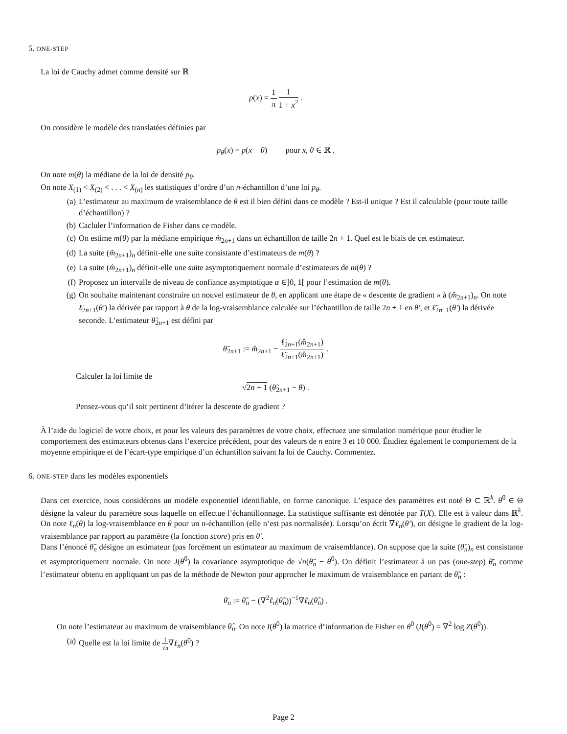5. ONE-STEP
La loi de Cauchy admet comme densité sur ℝ
p(x) = 1 π 1 1 + x<sup>2</sup> .
On considère le modèle des translatées définies par
p<sub>θ</sub>(x) = p(x − θ) pour x, θ ∈ ℝ .
On note m(θ) la médiane de la loi de densité p<sub>θ</sub>.
On note X<sub>(1)</sub> < X<sub>(2)</sub> < . . . < X<sub>(n)</sub> les statistiques d’ordre d’un n-échantillon d’une loi p<sub>θ</sub>.
(a) L’estimateur au maximum de vraisemblance de θ est il bien défini dans ce modèle ? Est-il unique ? Est il calculable (pour toute taille d’échantillon) ?
(b) Cacluler l’information de Fisher dans ce modèle.
(c) On estime m(θ) par la médiane empirique m̂<sub>2n+1</sub> dans un échantillon de taille 2n + 1. Quel est le biais de cet estimateur.
(d) La suite (m̂<sub>2n+1</sub>)<sub>n</sub> définit-elle une suite consistante d’estimateurs de m(θ) ?
(e) La suite (m̂<sub>2n+1</sub>)<sub>n</sub> définit-elle une suite asymptotiquement normale d’estimateurs de m(θ) ?
(f) Proposez un intervalle de niveau de confiance asymptotique α ∈]0, 1[ pour l’estimation de m(θ).
(g) On souhaite maintenant construire un nouvel estimateur de θ, en applicant une étape de « descente de gradient » à (m̂<sub>2n+1</sub>)<sub>n</sub>. On note ℓ̇<sub>2n+1</sub>(θ′) la dérivée par rapport à θ de la log-vraisemblance calculée sur l’échantillon de taille 2n + 1 en θ′, et ℓ̈<sub>2n+1</sub>(θ′) la dérivée seconde. L’estimateur θ̃<sub>2n+1</sub> est défini par
θ̃<sub>2n+1</sub> := m̂<sub>2n+1</sub> − ℓ̇<sub>2n+1</sub>(m̂<sub>2n+1</sub>) ℓ̈<sub>2n+1</sub>(m̂<sub>2n+1</sub>) .
Calculer la loi limite de
√2n + 1 (θ̃<sub>2n+1</sub> − θ) .
Pensez-vous qu’il soit pertinent d’itérer la descente de gradient ?
À l’aide du logiciel de votre choix, et pour les valeurs des paramètres de votre choix, effectuez une simulation numérique pour étudier le comportement des estimateurs obtenus dans l’exercice précédent, pour des valeurs de n entre 3 et 10 000. Étudiez également le comportement de la moyenne empirique et de l’écart-type empirique d’un échantillon suivant la loi de Cauchy. Commentez.
6. ONE-STEP dans les modèles exponentiels
Dans cet exercice, nous considérons un modèle exponentiel identifiable, en forme canonique. L’espace des paramètres est noté Θ ⊂ ℝ<sup>k</sup>. θ<sup>0</sup> ∈ Θ désigne la valeur du paramètre sous laquelle on effectue l’échantillonnage. La statistique suffisante est dénotée par T(X). Elle est à valeur dans ℝ<sup>k</sup>. On note ℓ<sub>n</sub>(θ) la log-vraisemblance en θ pour un n-échantillon (elle n’est pas normalisée). Lorsqu’on écrit ∇ℓ<sub>n</sub>(θ′), on désigne le gradient de la log-vraisemblance par rapport au paramètre (la fonction score) pris en θ′.
Dans l’énoncé θ̃<sub>n</sub> désigne un estimateur (pas forcément un estimateur au maximum de vraisemblance). On suppose que la suite (θ̃<sub>n</sub>)<sub>n</sub> est consistante et asymptotiquement normale. On note J(θ<sup>0</sup>) la covariance asymptotique de √n(θ̃<sub>n</sub> − θ<sup>0</sup>). On définit l’estimateur à un pas (one-step) θ̄<sub>n</sub> comme l’estimateur obtenu en appliquant un pas de la méthode de Newton pour approcher le maximum de vraisemblance en partant de θ̃<sub>n</sub> :
θ̄<sub>n</sub> := θ̃<sub>n</sub> − (∇<sup>2</sup>ℓ<sub>n</sub>(θ̃<sub>n</sub>))<sup>−1</sup>∇ℓ<sub>n</sub>(θ̃<sub>n</sub>) .
On note l’estimateur au maximum de vraisemblance θ̂<sub>n</sub>. On note I(θ<sup>0</sup>) la matrice d’information de Fisher en θ<sup>0</sup> (I(θ<sup>0</sup>) = ∇<sup>2</sup> log Z(θ<sup>0</sup>)).
(a) Quelle est la loi limite de 1 √n∇ℓ<sub>n</sub>(θ<sup>0</sup>) ?
Page 2